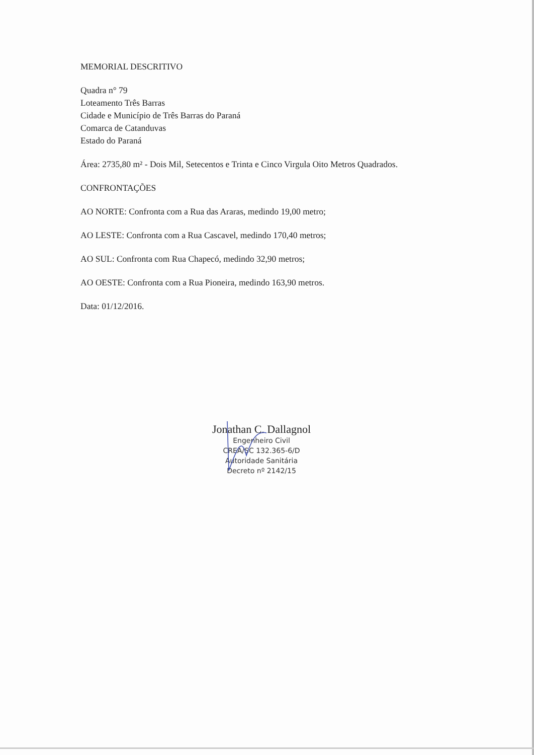MEMORIAL DESCRITIVO
Quadra n° 79
Loteamento Três Barras
Cidade e Município de Três Barras do Paraná
Comarca de Catanduvas
Estado do Paraná
Área: 2735,80 m² - Dois Mil, Setecentos e Trinta e Cinco Virgula Oito Metros Quadrados.
CONFRONTAÇÕES
AO NORTE: Confronta com a Rua das Araras, medindo 19,00 metro;
AO LESTE: Confronta com a Rua Cascavel, medindo 170,40 metros;
AO SUL: Confronta com Rua Chapecó, medindo 32,90 metros;
AO OESTE: Confronta com a Rua Pioneira, medindo 163,90 metros.
Data: 01/12/2016.
Jonathan C. Dallagnol
Engenheiro Civil
CREA/SC 132.365-6/D
Autoridade Sanitária
Decreto nº 2142/15